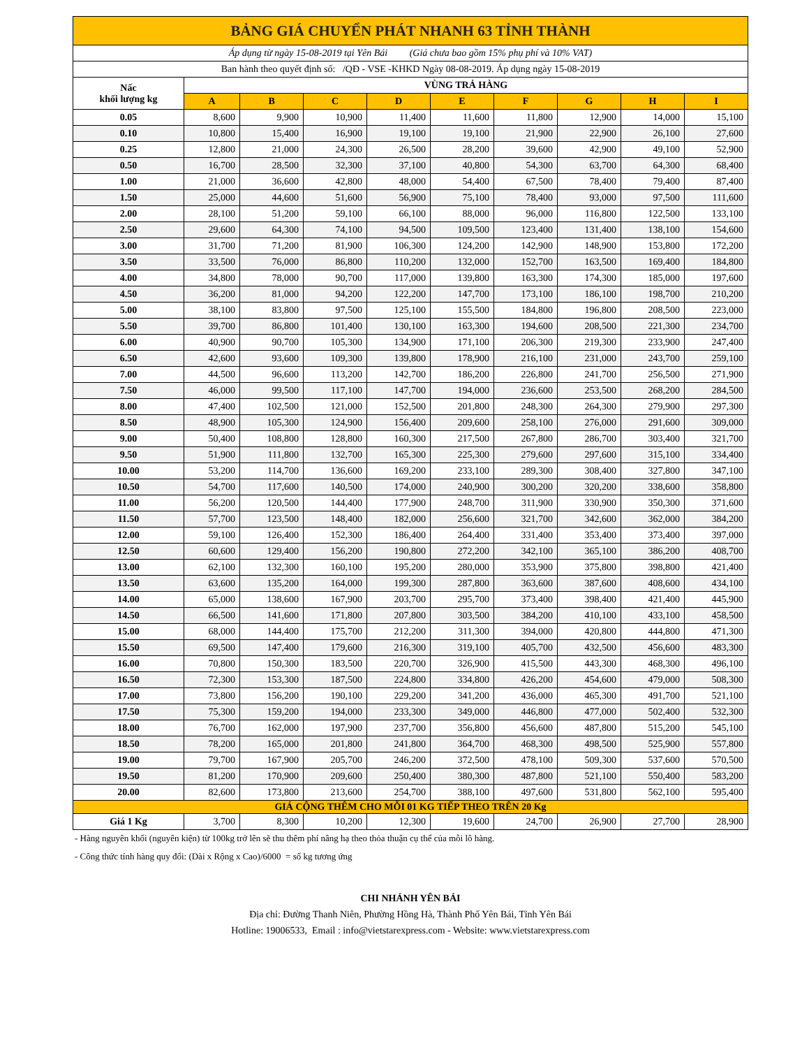| BẢNG GIÁ CHUYỂN PHÁT NHANH 63 TỈNH THÀNH | | | | | | | | | |
| --- | --- | --- | --- | --- | --- | --- | --- | --- | --- |
| Áp dụng từ ngày 15-08-2019 tại Yên Bái (Giá chưa bao gồm 15% phụ phí và 10% VAT) | | | | | | | | | |
| Ban hành theo quyết định số: /QĐ - VSE -KHKD Ngày 08-08-2019. Áp dụng ngày 15-08-2019 | | | | | | | | | |
| Nấc khối lượng kg | VÙNG TRẢ HÀNG | | | | | | | | |
| | A | B | C | D | E | F | G | H | I |
| 0.05 | 8,600 | 9,900 | 10,900 | 11,400 | 11,600 | 11,800 | 12,900 | 14,000 | 15,100 |
| 0.10 | 10,800 | 15,400 | 16,900 | 19,100 | 19,100 | 21,900 | 22,900 | 26,100 | 27,600 |
| 0.25 | 12,800 | 21,000 | 24,300 | 26,500 | 28,200 | 39,600 | 42,900 | 49,100 | 52,900 |
| 0.50 | 16,700 | 28,500 | 32,300 | 37,100 | 40,800 | 54,300 | 63,700 | 64,300 | 68,400 |
| 1.00 | 21,000 | 36,600 | 42,800 | 48,000 | 54,400 | 67,500 | 78,400 | 79,400 | 87,400 |
| 1.50 | 25,000 | 44,600 | 51,600 | 56,900 | 75,100 | 78,400 | 93,000 | 97,500 | 111,600 |
| 2.00 | 28,100 | 51,200 | 59,100 | 66,100 | 88,000 | 96,000 | 116,800 | 122,500 | 133,100 |
| 2.50 | 29,600 | 64,300 | 74,100 | 94,500 | 109,500 | 123,400 | 131,400 | 138,100 | 154,600 |
| 3.00 | 31,700 | 71,200 | 81,900 | 106,300 | 124,200 | 142,900 | 148,900 | 153,800 | 172,200 |
| 3.50 | 33,500 | 76,000 | 86,800 | 110,200 | 132,000 | 152,700 | 163,500 | 169,400 | 184,800 |
| 4.00 | 34,800 | 78,000 | 90,700 | 117,000 | 139,800 | 163,300 | 174,300 | 185,000 | 197,600 |
| 4.50 | 36,200 | 81,000 | 94,200 | 122,200 | 147,700 | 173,100 | 186,100 | 198,700 | 210,200 |
| 5.00 | 38,100 | 83,800 | 97,500 | 125,100 | 155,500 | 184,800 | 196,800 | 208,500 | 223,000 |
| 5.50 | 39,700 | 86,800 | 101,400 | 130,100 | 163,300 | 194,600 | 208,500 | 221,300 | 234,700 |
| 6.00 | 40,900 | 90,700 | 105,300 | 134,900 | 171,100 | 206,300 | 219,300 | 233,900 | 247,400 |
| 6.50 | 42,600 | 93,600 | 109,300 | 139,800 | 178,900 | 216,100 | 231,000 | 243,700 | 259,100 |
| 7.00 | 44,500 | 96,600 | 113,200 | 142,700 | 186,200 | 226,800 | 241,700 | 256,500 | 271,900 |
| 7.50 | 46,000 | 99,500 | 117,100 | 147,700 | 194,000 | 236,600 | 253,500 | 268,200 | 284,500 |
| 8.00 | 47,400 | 102,500 | 121,000 | 152,500 | 201,800 | 248,300 | 264,300 | 279,900 | 297,300 |
| 8.50 | 48,900 | 105,300 | 124,900 | 156,400 | 209,600 | 258,100 | 276,000 | 291,600 | 309,000 |
| 9.00 | 50,400 | 108,800 | 128,800 | 160,300 | 217,500 | 267,800 | 286,700 | 303,400 | 321,700 |
| 9.50 | 51,900 | 111,800 | 132,700 | 165,300 | 225,300 | 279,600 | 297,600 | 315,100 | 334,400 |
| 10.00 | 53,200 | 114,700 | 136,600 | 169,200 | 233,100 | 289,300 | 308,400 | 327,800 | 347,100 |
| 10.50 | 54,700 | 117,600 | 140,500 | 174,000 | 240,900 | 300,200 | 320,200 | 338,600 | 358,800 |
| 11.00 | 56,200 | 120,500 | 144,400 | 177,900 | 248,700 | 311,900 | 330,900 | 350,300 | 371,600 |
| 11.50 | 57,700 | 123,500 | 148,400 | 182,000 | 256,600 | 321,700 | 342,600 | 362,000 | 384,200 |
| 12.00 | 59,100 | 126,400 | 152,300 | 186,400 | 264,400 | 331,400 | 353,400 | 373,400 | 397,000 |
| 12.50 | 60,600 | 129,400 | 156,200 | 190,800 | 272,200 | 342,100 | 365,100 | 386,200 | 408,700 |
| 13.00 | 62,100 | 132,300 | 160,100 | 195,200 | 280,000 | 353,900 | 375,800 | 398,800 | 421,400 |
| 13.50 | 63,600 | 135,200 | 164,000 | 199,300 | 287,800 | 363,600 | 387,600 | 408,600 | 434,100 |
| 14.00 | 65,000 | 138,600 | 167,900 | 203,700 | 295,700 | 373,400 | 398,400 | 421,400 | 445,900 |
| 14.50 | 66,500 | 141,600 | 171,800 | 207,800 | 303,500 | 384,200 | 410,100 | 433,100 | 458,500 |
| 15.00 | 68,000 | 144,400 | 175,700 | 212,200 | 311,300 | 394,000 | 420,800 | 444,800 | 471,300 |
| 15.50 | 69,500 | 147,400 | 179,600 | 216,300 | 319,100 | 405,700 | 432,500 | 456,600 | 483,300 |
| 16.00 | 70,800 | 150,300 | 183,500 | 220,700 | 326,900 | 415,500 | 443,300 | 468,300 | 496,100 |
| 16.50 | 72,300 | 153,300 | 187,500 | 224,800 | 334,800 | 426,200 | 454,600 | 479,000 | 508,300 |
| 17.00 | 73,800 | 156,200 | 190,100 | 229,200 | 341,200 | 436,000 | 465,300 | 491,700 | 521,100 |
| 17.50 | 75,300 | 159,200 | 194,000 | 233,300 | 349,000 | 446,800 | 477,000 | 502,400 | 532,300 |
| 18.00 | 76,700 | 162,000 | 197,900 | 237,700 | 356,800 | 456,600 | 487,800 | 515,200 | 545,100 |
| 18.50 | 78,200 | 165,000 | 201,800 | 241,800 | 364,700 | 468,300 | 498,500 | 525,900 | 557,800 |
| 19.00 | 79,700 | 167,900 | 205,700 | 246,200 | 372,500 | 478,100 | 509,300 | 537,600 | 570,500 |
| 19.50 | 81,200 | 170,900 | 209,600 | 250,400 | 380,300 | 487,800 | 521,100 | 550,400 | 583,200 |
| 20.00 | 82,600 | 173,800 | 213,600 | 254,700 | 388,100 | 497,600 | 531,800 | 562,100 | 595,400 |
| GIÁ CỘNG THÊM CHO MỖI 01 KG TIẾP THEO TRÊN 20 Kg | | | | | | | | | |
| Giá 1 Kg | 3,700 | 8,300 | 10,200 | 12,300 | 19,600 | 24,700 | 26,900 | 27,700 | 28,900 |
- Hàng nguyên khối (nguyên kiện) từ 100kg trở lên sẽ thu thêm phí nâng hạ theo thỏa thuận cụ thể của mỗi lô hàng.
- Công thức tính hàng quy đổi: (Dài x Rộng x Cao)/6000 = số kg tương ứng
CHI NHÁNH YÊN BÁI
Địa chỉ: Đường Thanh Niên, Phường Hồng Hà, Thành Phố Yên Bái, Tỉnh Yên Bái
Hotline: 19006533, Email : info@vietstarexpress.com - Website: www.vietstarexpress.com